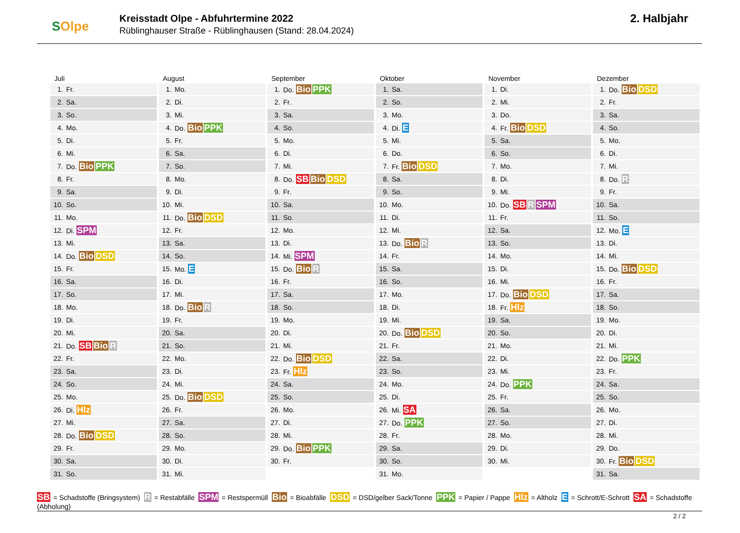SOlpe
Kreisstadt Olpe - Abfuhrtermine 2022
Rüblinghauser Straße - Rüblinghausen (Stand: 28.04.2024)
2. Halbjahr
Juli
| 1. | Fr. |
| 2. | Sa. |
| 3. | So. |
| 4. | Mo. |
| 5. | Di. |
| 6. | Mi. |
| 7. | Do. Bio PPK |
| 8. | Fr. |
| 9. | Sa. |
| 10. | So. |
| 11. | Mo. |
| 12. | Di. SPM |
| 13. | Mi. |
| 14. | Do. Bio DSD |
| 15. | Fr. |
| 16. | Sa. |
| 17. | So. |
| 18. | Mo. |
| 19. | Di. |
| 20. | Mi. |
| 21. | Do. SB Bio R |
| 22. | Fr. |
| 23. | Sa. |
| 24. | So. |
| 25. | Mo. |
| 26. | Di. Hlz |
| 27. | Mi. |
| 28. | Do. Bio DSD |
| 29. | Fr. |
| 30. | Sa. |
| 31. | So. |
August
| 1. | Mo. |
| 2. | Di. |
| 3. | Mi. |
| 4. | Do. Bio PPK |
| 5. | Fr. |
| 6. | Sa. |
| 7. | So. |
| 8. | Mo. |
| 9. | Di. |
| 10. | Mi. |
| 11. | Do. Bio DSD |
| 12. | Fr. |
| 13. | Sa. |
| 14. | So. |
| 15. | Mo. E |
| 16. | Di. |
| 17. | Mi. |
| 18. | Do. Bio R |
| 19. | Fr. |
| 20. | Sa. |
| 21. | So. |
| 22. | Mo. |
| 23. | Di. |
| 24. | Mi. |
| 25. | Do. Bio DSD |
| 26. | Fr. |
| 27. | Sa. |
| 28. | So. |
| 29. | Mo. |
| 30. | Di. |
| 31. | Mi. |
September
| 1. | Do. Bio PPK |
| 2. | Fr. |
| 3. | Sa. |
| 4. | So. |
| 5. | Mo. |
| 6. | Di. |
| 7. | Mi. |
| 8. | Do. SB Bio DSD |
| 9. | Fr. |
| 10. | Sa. |
| 11. | So. |
| 12. | Mo. |
| 13. | Di. |
| 14. | Mi. SPM |
| 15. | Do. Bio R |
| 16. | Fr. |
| 17. | Sa. |
| 18. | So. |
| 19. | Mo. |
| 20. | Di. |
| 21. | Mi. |
| 22. | Do. Bio DSD |
| 23. | Fr. Hlz |
| 24. | Sa. |
| 25. | So. |
| 26. | Mo. |
| 27. | Di. |
| 28. | Mi. |
| 29. | Do. Bio PPK |
| 30. | Fr. |
Oktober
| 1. | Sa. |
| 2. | So. |
| 3. | Mo. |
| 4. | Di. E |
| 5. | Mi. |
| 6. | Do. |
| 7. | Fr. Bio DSD |
| 8. | Sa. |
| 9. | So. |
| 10. | Mo. |
| 11. | Di. |
| 12. | Mi. |
| 13. | Do. Bio R |
| 14. | Fr. |
| 15. | Sa. |
| 16. | So. |
| 17. | Mo. |
| 18. | Di. |
| 19. | Mi. |
| 20. | Do. Bio DSD |
| 21. | Fr. |
| 22. | Sa. |
| 23. | So. |
| 24. | Mo. |
| 25. | Di. |
| 26. | Mi. SA |
| 27. | Do. PPK |
| 28. | Fr. |
| 29. | Sa. |
| 30. | So. |
| 31. | Mo. |
November
| 1. | Di. |
| 2. | Mi. |
| 3. | Do. |
| 4. | Fr. Bio DSD |
| 5. | Sa. |
| 6. | So. |
| 7. | Mo. |
| 8. | Di. |
| 9. | Mi. |
| 10. | Do. SB R SPM |
| 11. | Fr. |
| 12. | Sa. |
| 13. | So. |
| 14. | Mo. |
| 15. | Di. |
| 16. | Mi. |
| 17. | Do. Bio DSD |
| 18. | Fr. Hlz |
| 19. | Sa. |
| 20. | So. |
| 21. | Mo. |
| 22. | Di. |
| 23. | Mi. |
| 24. | Do. PPK |
| 25. | Fr. |
| 26. | Sa. |
| 27. | So. |
| 28. | Mo. |
| 29. | Di. |
| 30. | Mi. |
Dezember
| 1. | Do. Bio DSD |
| 2. | Fr. |
| 3. | Sa. |
| 4. | So. |
| 5. | Mo. |
| 6. | Di. |
| 7. | Mi. |
| 8. | Do. R |
| 9. | Fr. |
| 10. | Sa. |
| 11. | So. |
| 12. | Mo. E |
| 13. | Di. |
| 14. | Mi. |
| 15. | Do. Bio DSD |
| 16. | Fr. |
| 17. | Sa. |
| 18. | So. |
| 19. | Mo. |
| 20. | Di. |
| 21. | Mi. |
| 22. | Do. PPK |
| 23. | Fr. |
| 24. | Sa. |
| 25. | So. |
| 26. | Mo. |
| 27. | Di. |
| 28. | Mi. |
| 29. | Do. |
| 30. | Fr. Bio DSD |
| 31. | Sa. |
SB = Schadstoffe (Bringsystem) R = Restabfälle SPM = Restspermüll Bio = Bioabfälle DSD = DSD/gelber Sack/Tonne PPK = Papier / Pappe Hlz = Altholz E = Schrott/E-Schrott SA = Schadstoffe (Abholung)
2 / 2